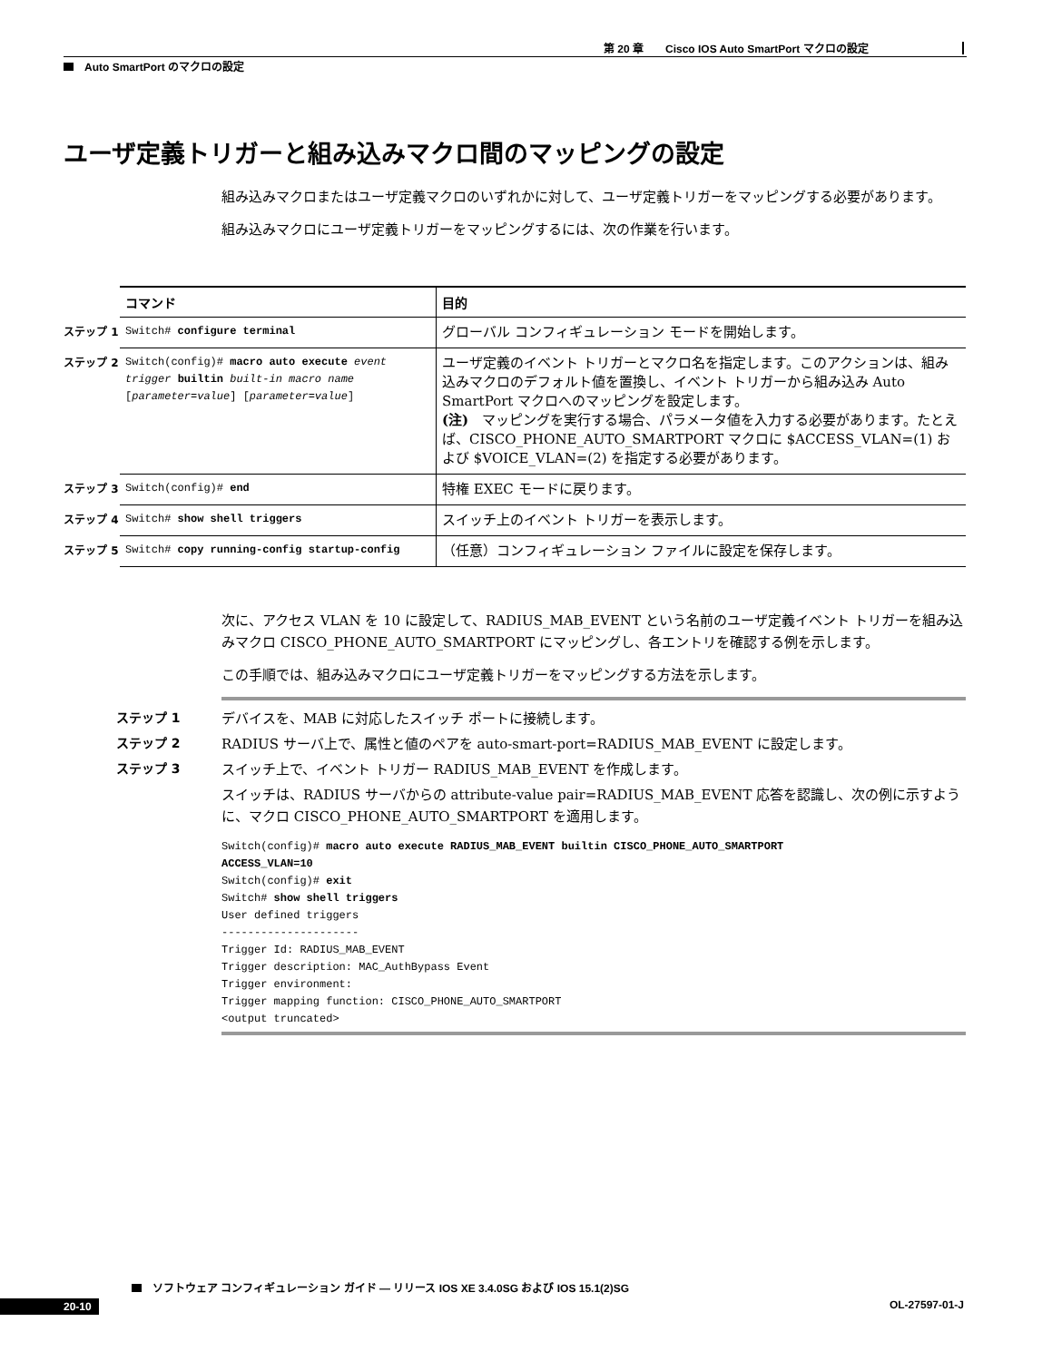第 20 章　　Cisco IOS Auto SmartPort マクロの設定
Auto SmartPort のマクロの設定
ユーザ定義トリガーと組み込みマクロ間のマッピングの設定
組み込みマクロまたはユーザ定義マクロのいずれかに対して、ユーザ定義トリガーをマッピングする必要があります。
組み込みマクロにユーザ定義トリガーをマッピングするには、次の作業を行います。
| | コマンド | 目的 |
| --- | --- | --- |
| ステップ 1 | Switch# configure terminal | グローバル コンフィギュレーション モードを開始します。 |
| ステップ 2 | Switch(config)# macro auto execute event trigger builtin built-in macro name [ parameter=value ] [ parameter=value ] | ユーザ定義のイベント トリガーとマクロ名を指定します。このアクションは、組み込みマクロのデフォルト値を置換し、イベント トリガーから組み込み Auto SmartPort マクロへのマッピングを設定します。 (注) マッピングを実行する場合、パラメータ値を入力する必要があります。たとえば、CISCO_PHONE_AUTO_SMARTPORT マクロに $ACCESS_VLAN=(1) および $VOICE_VLAN=(2) を指定する必要があります。 |
| ステップ 3 | Switch(config)# end | 特権 EXEC モードに戻ります。 |
| ステップ 4 | Switch# show shell triggers | スイッチ上のイベント トリガーを表示します。 |
| ステップ 5 | Switch# copy running-config startup-config | （任意）コンフィギュレーション ファイルに設定を保存します。 |
次に、アクセス VLAN を 10 に設定して、RADIUS_MAB_EVENT という名前のユーザ定義イベント トリガーを組み込みマクロ CISCO_PHONE_AUTO_SMARTPORT にマッピングし、各エントリを確認する例を示します。
この手順では、組み込みマクロにユーザ定義トリガーをマッピングする方法を示します。
ステップ 1 デバイスを、MAB に対応したスイッチ ポートに接続します。
ステップ 2 RADIUS サーバ上で、属性と値のペアを auto-smart-port=RADIUS_MAB_EVENT に設定します。
ステップ 3 スイッチ上で、イベント トリガー RADIUS_MAB_EVENT を作成します。
スイッチは、RADIUS サーバからの attribute-value pair=RADIUS_MAB_EVENT 応答を認識し、次の例に示すように、マクロ CISCO_PHONE_AUTO_SMARTPORT を適用します。
Switch(config)# macro auto execute RADIUS_MAB_EVENT builtin CISCO_PHONE_AUTO_SMARTPORT
ACCESS_VLAN=10
Switch(config)# exit
Switch# show shell triggers
User defined triggers
---------------------
Trigger Id: RADIUS_MAB_EVENT
Trigger description: MAC_AuthBypass Event
Trigger environment:
Trigger mapping function: CISCO_PHONE_AUTO_SMARTPORT
<output truncated>
ソフトウェア コンフィギュレーション ガイド — リリース IOS XE 3.4.0SG および IOS 15.1(2)SG
20-10 OL-27597-01-J